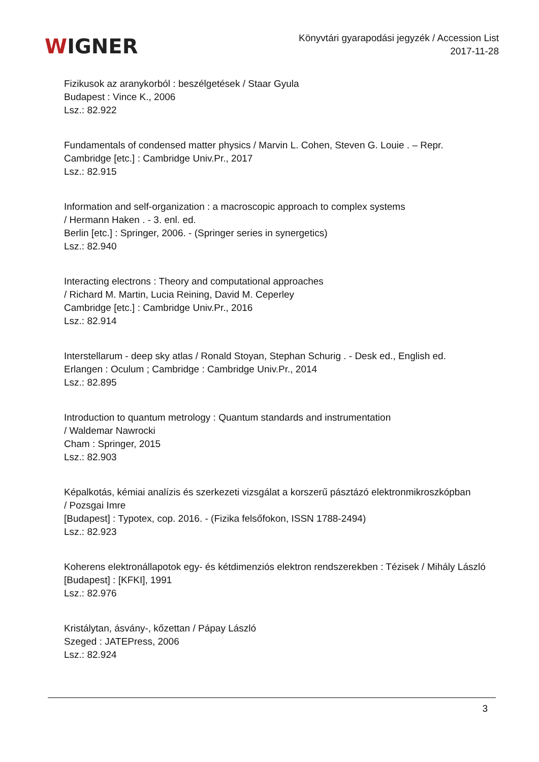WIGNER
Könyvtári gyarapodási jegyzék / Accession List
2017-11-28
Fizikusok az aranykorból : beszélgetések / Staar Gyula
Budapest : Vince K., 2006
Lsz.: 82.922
Fundamentals of condensed matter physics / Marvin L. Cohen, Steven G. Louie . – Repr.
Cambridge [etc.] : Cambridge Univ.Pr., 2017
Lsz.: 82.915
Information and self-organization : a macroscopic approach to complex systems
/ Hermann Haken . - 3. enl. ed.
Berlin [etc.] : Springer, 2006. - (Springer series in synergetics)
Lsz.: 82.940
Interacting electrons : Theory and computational approaches
/ Richard M. Martin, Lucia Reining, David M. Ceperley
Cambridge [etc.] : Cambridge Univ.Pr., 2016
Lsz.: 82.914
Interstellarum - deep sky atlas / Ronald Stoyan, Stephan Schurig . - Desk ed., English ed.
Erlangen : Oculum ; Cambridge : Cambridge Univ.Pr., 2014
Lsz.: 82.895
Introduction to quantum metrology : Quantum standards and instrumentation
/ Waldemar Nawrocki
Cham : Springer, 2015
Lsz.: 82.903
Képalkotás, kémiai analízis és szerkezeti vizsgálat a korszerű pásztázó elektronmikroszkópban
/ Pozsgai Imre
[Budapest] : Typotex, cop. 2016. - (Fizika felsőfokon, ISSN 1788-2494)
Lsz.: 82.923
Koherens elektronállapotok egy- és kétdimenziós elektron rendszerekben : Tézisek / Mihály László
[Budapest] : [KFKI], 1991
Lsz.: 82.976
Kristálytan, ásvány-, kőzettan / Pápay László
Szeged : JATEPress, 2006
Lsz.: 82.924
3